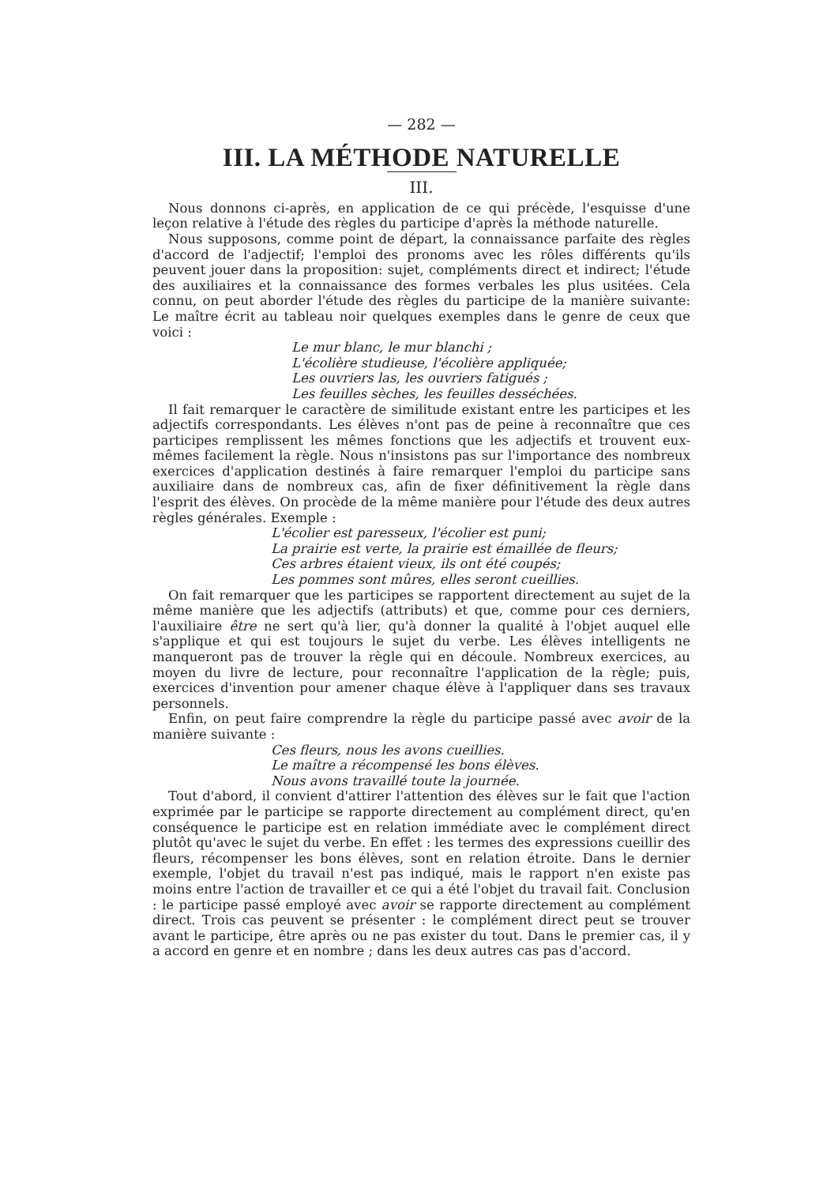— 282 —
III. LA MÉTHODE NATURELLE
III.
Nous donnons ci-après, en application de ce qui précède, l'esquisse d'une leçon relative à l'étude des règles du participe d'après la méthode naturelle.
Nous supposons, comme point de départ, la connaissance parfaite des règles d'accord de l'adjectif; l'emploi des pronoms avec les rôles différents qu'ils peuvent jouer dans la proposition: sujet, compléments direct et indirect; l'étude des auxiliaires et la connaissance des formes verbales les plus usitées. Cela connu, on peut aborder l'étude des règles du participe de la manière suivante: Le maître écrit au tableau noir quelques exemples dans le genre de ceux que voici :
Le mur blanc, le mur blanchi ;
L'écolière studieuse, l'écolière appliquée;
Les ouvriers las, les ouvriers fatigués ;
Les feuilles sèches, les feuilles desséchées.
Il fait remarquer le caractère de similitude existant entre les participes et les adjectifs correspondants. Les élèves n'ont pas de peine à reconnaître que ces participes remplissent les mêmes fonctions que les adjectifs et trouvent eux-mêmes facilement la règle. Nous n'insistons pas sur l'importance des nombreux exercices d'application destinés à faire remarquer l'emploi du participe sans auxiliaire dans de nombreux cas, afin de fixer définitivement la règle dans l'esprit des élèves. On procède de la même manière pour l'étude des deux autres règles générales. Exemple :
L'écolier est paresseux, l'écolier est puni;
La prairie est verte, la prairie est émaillée de fleurs;
Ces arbres étaient vieux, ils ont été coupés;
Les pommes sont mûres, elles seront cueillies.
On fait remarquer que les participes se rapportent directement au sujet de la même manière que les adjectifs (attributs) et que, comme pour ces derniers, l'auxiliaire être ne sert qu'à lier, qu'à donner la qualité à l'objet auquel elle s'applique et qui est toujours le sujet du verbe. Les élèves intelligents ne manqueront pas de trouver la règle qui en découle. Nombreux exercices, au moyen du livre de lecture, pour reconnaître l'application de la règle; puis, exercices d'invention pour amener chaque élève à l'appliquer dans ses travaux personnels.
Enfin, on peut faire comprendre la règle du participe passé avec avoir de la manière suivante :
Ces fleurs, nous les avons cueillies.
Le maître a récompensé les bons élèves.
Nous avons travaillé toute la journée.
Tout d'abord, il convient d'attirer l'attention des élèves sur le fait que l'action exprimée par le participe se rapporte directement au complément direct, qu'en conséquence le participe est en relation immédiate avec le complément direct plutôt qu'avec le sujet du verbe. En effet : les termes des expressions cueillir des fleurs, récompenser les bons élèves, sont en relation étroite. Dans le dernier exemple, l'objet du travail n'est pas indiqué, mais le rapport n'en existe pas moins entre l'action de travailler et ce qui a été l'objet du travail fait. Conclusion : le participe passé employé avec avoir se rapporte directement au complément direct. Trois cas peuvent se présenter : le complément direct peut se trouver avant le participe, être après ou ne pas exister du tout. Dans le premier cas, il y a accord en genre et en nombre ; dans les deux autres cas pas d'accord.